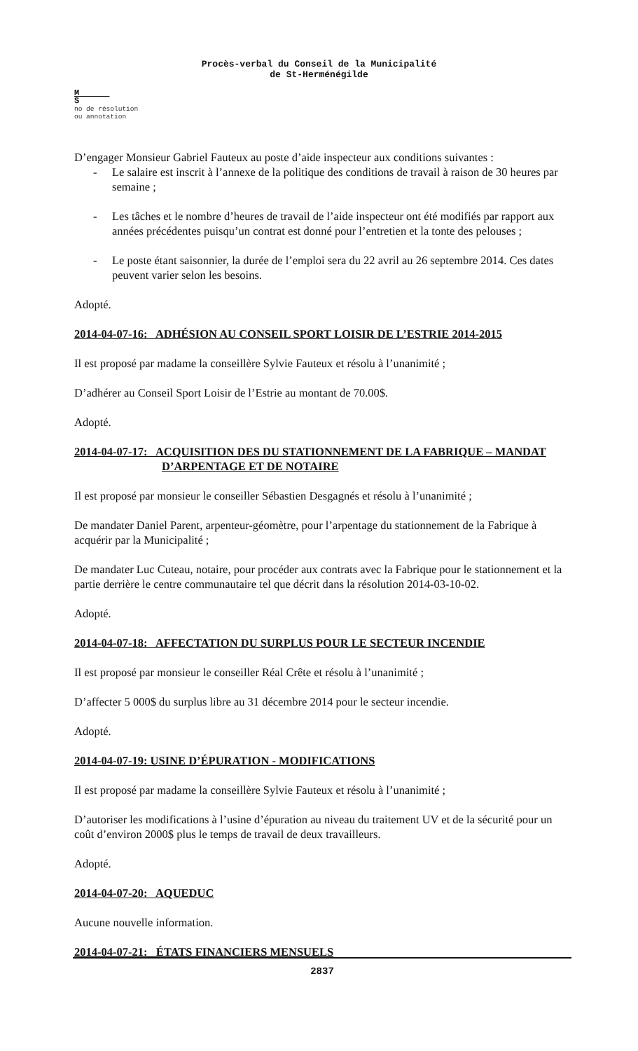Procès-verbal du Conseil de la Municipalité
de St-Herménégilde
M
S
no de résolution
ou annotation
D’engager Monsieur Gabriel Fauteux au poste d’aide inspecteur aux conditions suivantes :
- Le salaire est inscrit à l’annexe de la politique des conditions de travail à raison de 30 heures par semaine ;
- Les tâches et le nombre d’heures de travail de l’aide inspecteur ont été modifiés par rapport aux années précédentes puisqu’un contrat est donné pour l’entretien et la tonte des pelouses ;
- Le poste étant saisonnier, la durée de l’emploi sera du 22 avril au 26 septembre 2014. Ces dates peuvent varier selon les besoins.
Adopté.
2014-04-07-16: ADHÉSION AU CONSEIL SPORT LOISIR DE L’ESTRIE 2014-2015
Il est proposé par madame la conseillère Sylvie Fauteux et résolu à l’unanimité ;
D’adhérer au Conseil Sport Loisir de l’Estrie au montant de 70.00$.
Adopté.
2014-04-07-17: ACQUISITION DES DU STATIONNEMENT DE LA FABRIQUE – MANDAT
D’ARPENTAGE ET DE NOTAIRE
Il est proposé par monsieur le conseiller Sébastien Desgagnés et résolu à l’unanimité ;
De mandater Daniel Parent, arpenteur-géomètre, pour l’arpentage du stationnement de la Fabrique à acquérir par la Municipalité ;
De mandater Luc Cuteau, notaire, pour procéder aux contrats avec la Fabrique pour le stationnement et la partie derrière le centre communautaire tel que décrit dans la résolution 2014-03-10-02.
Adopté.
2014-04-07-18: AFFECTATION DU SURPLUS POUR LE SECTEUR INCENDIE
Il est proposé par monsieur le conseiller Réal Crête et résolu à l’unanimité ;
D’affecter 5 000$ du surplus libre au 31 décembre 2014 pour le secteur incendie.
Adopté.
2014-04-07-19: USINE D’ÉPURATION - MODIFICATIONS
Il est proposé par madame la conseillère Sylvie Fauteux et résolu à l’unanimité ;
D’autoriser les modifications à l’usine d’épuration au niveau du traitement UV et de la sécurité pour un coût d’environ 2000$ plus le temps de travail de deux travailleurs.
Adopté.
2014-04-07-20: AQUEDUC
Aucune nouvelle information.
2014-04-07-21: ÉTATS FINANCIERS MENSUELS
2837